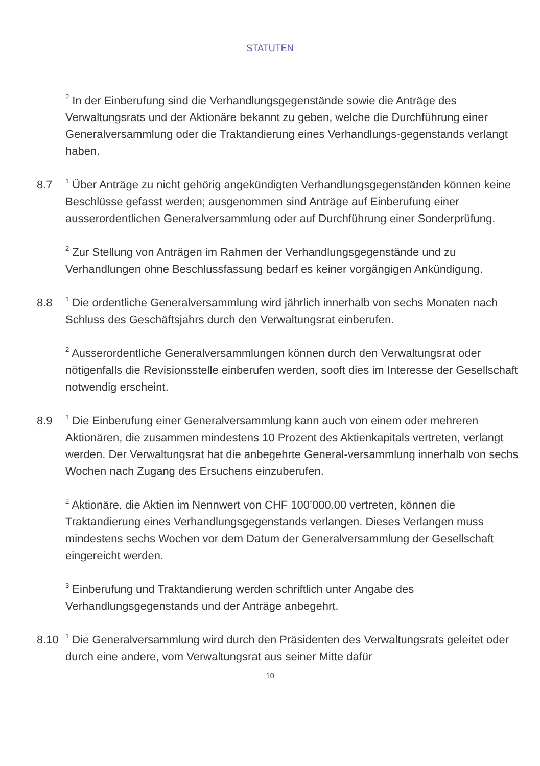STATUTEN
<sup>2</sup> In der Einberufung sind die Verhandlungsgegenstände sowie die Anträge des Verwaltungsrats und der Aktionäre bekannt zu geben, welche die Durchführung einer Generalversammlung oder die Traktandierung eines Verhandlungs-gegenstands verlangt haben.
8.7
<sup>1</sup> Über Anträge zu nicht gehörig angekündigten Verhandlungsgegenständen können keine Beschlüsse gefasst werden; ausgenommen sind Anträge auf Einberufung einer ausserordentlichen Generalversammlung oder auf Durchführung einer Sonderprüfung.
<sup>2</sup> Zur Stellung von Anträgen im Rahmen der Verhandlungsgegenstände und zu Verhandlungen ohne Beschlussfassung bedarf es keiner vorgängigen Ankündigung.
8.8
<sup>1</sup> Die ordentliche Generalversammlung wird jährlich innerhalb von sechs Monaten nach Schluss des Geschäftsjahrs durch den Verwaltungsrat einberufen.
<sup>2</sup> Ausserordentliche Generalversammlungen können durch den Verwaltungsrat oder nötigenfalls die Revisionsstelle einberufen werden, sooft dies im Interesse der Gesellschaft notwendig erscheint.
8.9
<sup>1</sup> Die Einberufung einer Generalversammlung kann auch von einem oder mehreren Aktionären, die zusammen mindestens 10 Prozent des Aktienkapitals vertreten, verlangt werden. Der Verwaltungsrat hat die anbegehrte General-versammlung innerhalb von sechs Wochen nach Zugang des Ersuchens einzuberufen.
<sup>2</sup> Aktionäre, die Aktien im Nennwert von CHF 100’000.00 vertreten, können die Traktandierung eines Verhandlungsgegenstands verlangen. Dieses Verlangen muss mindestens sechs Wochen vor dem Datum der Generalversammlung der Gesellschaft eingereicht werden.
<sup>3</sup> Einberufung und Traktandierung werden schriftlich unter Angabe des Verhandlungsgegenstands und der Anträge anbegehrt.
8.10
<sup>1</sup> Die Generalversammlung wird durch den Präsidenten des Verwaltungsrats geleitet oder durch eine andere, vom Verwaltungsrat aus seiner Mitte dafür
10